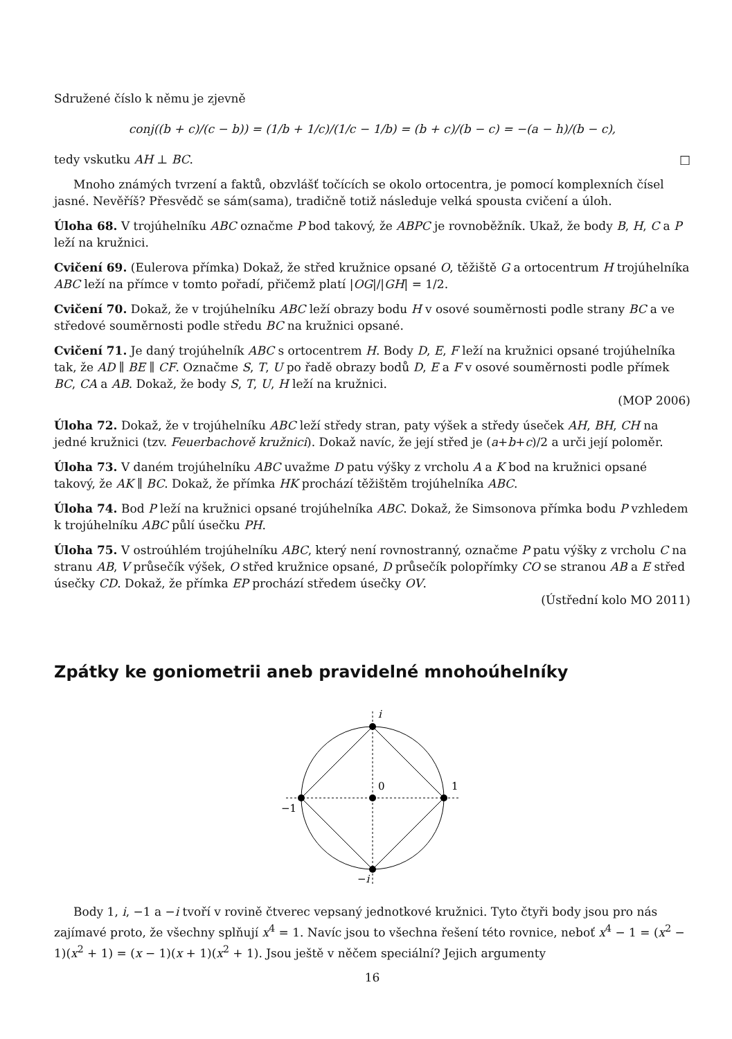Sdružené číslo k němu je zjevně
conj((b + c)/(c − b)) = (1/b + 1/c)/(1/c − 1/b) = (b + c)/(b − c) = −(a − h)/(b − c),
tedy vskutku AH ⊥ BC. □
Mnoho známých tvrzení a faktů, obzvlášť točících se okolo ortocentra, je pomocí komplexních čísel jasné. Nevěříš? Přesvědč se sám(sama), tradičně totiž následuje velká spousta cvičení a úloh.
Úloha 68. V trojúhelníku ABC označme P bod takový, že ABPC je rovnoběžník. Ukaž, že body B, H, C a P leží na kružnici.
Cvičení 69. (Eulerova přímka) Dokaž, že střed kružnice opsané O, těžiště G a ortocentrum H trojúhelníka ABC leží na přímce v tomto pořadí, přičemž platí |OG|/|GH| = 1/2.
Cvičení 70. Dokaž, že v trojúhelníku ABC leží obrazy bodu H v osové souměrnosti podle strany BC a ve středové souměrnosti podle středu BC na kružnici opsané.
Cvičení 71. Je daný trojúhelník ABC s ortocentrem H. Body D, E, F leží na kružnici opsané trojúhelníka tak, že AD ∥ BE ∥ CF. Označme S, T, U po řadě obrazy bodů D, E a F v osové souměrnosti podle přímek BC, CA a AB. Dokaž, že body S, T, U, H leží na kružnici.
(MOP 2006)
Úloha 72. Dokaž, že v trojúhelníku ABC leží středy stran, paty výšek a středy úseček AH, BH, CH na jedné kružnici (tzv. Feuerbachově kružnici). Dokaž navíc, že její střed je (a+b+c)/2 a urči její poloměr.
Úloha 73. V daném trojúhelníku ABC uvažme D patu výšky z vrcholu A a K bod na kružnici opsané takový, že AK ∥ BC. Dokaž, že přímka HK prochází těžištěm trojúhelníka ABC.
Úloha 74. Bod P leží na kružnici opsané trojúhelníka ABC. Dokaž, že Simsonova přímka bodu P vzhledem k trojúhelníku ABC půlí úsečku PH.
Úloha 75. V ostroúhlém trojúhelníku ABC, který není rovnostranný, označme P patu výšky z vrcholu C na stranu AB, V průsečík výšek, O střed kružnice opsané, D průsečík polopřímky CO se stranou AB a E střed úsečky CD. Dokaž, že přímka EP prochází středem úsečky OV.
(Ústřední kolo MO 2011)
Zpátky ke goniometrii aneb pravidelné mnohoúhelníky
i
1
0
−1
−i
Body 1, i, −1 a −i tvoří v rovině čtverec vepsaný jednotkové kružnici. Tyto čtyři body jsou pro nás zajímavé proto, že všechny splňují x<sup>4</sup> = 1. Navíc jsou to všechna řešení této rovnice, neboť x<sup>4</sup> − 1 = (x<sup>2</sup> − 1)(x<sup>2</sup> + 1) = (x − 1)(x + 1)(x<sup>2</sup> + 1). Jsou ještě v něčem speciální? Jejich argumenty
16